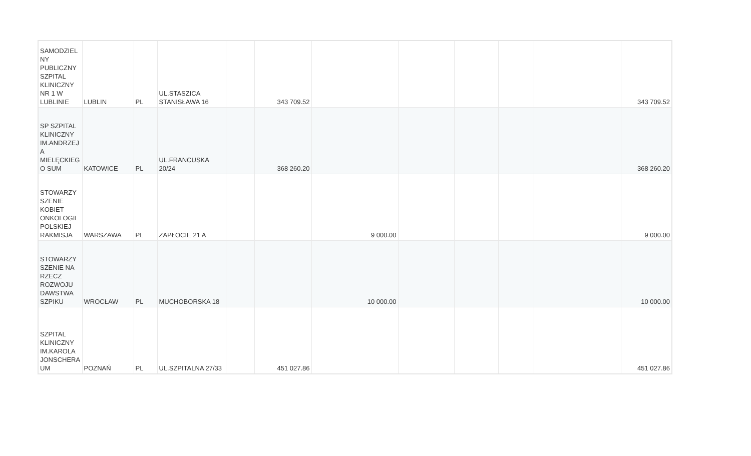| SAMODZIEL NY PUBLICZNY SZPITAL KLINICZNY NR 1 W LUBLINIE | LUBLIN | PL | UL.STASZICA STANISŁAWA 16 | | 343 709.52 | | | | | | 343 709.52 |
| SP SZPITAL KLINICZNY IM.ANDRZEJ A MIELĘCKIEG O SUM | KATOWICE | PL | UL.FRANCUSKA 20/24 | | 368 260.20 | | | | | | 368 260.20 |
| STOWARZY SZENIE KOBIET ONKOLOGII POLSKIEJ RAKMISJA | WARSZAWA | PL | ZAPŁOCIE 21 A | | | 9 000.00 | | | | | 9 000.00 |
| STOWARZY SZENIE NA RZECZ ROZWOJU DAWSTWA SZPIKU | WROCŁAW | PL | MUCHOBORSKA 18 | | | 10 000.00 | | | | | 10 000.00 |
| SZPITAL KLINICZNY IM.KAROLA JONSCHERA UM | POZNAŃ | PL | UL.SZPITALNA 27/33 | | 451 027.86 | | | | | | 451 027.86 |